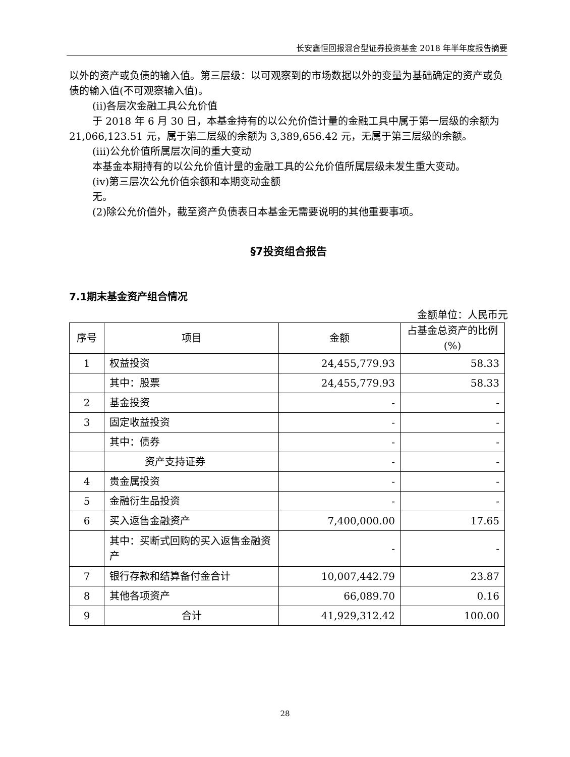长安鑫恒回报混合型证券投资基金 2018 年半年度报告摘要
以外的资产或负债的输入值。第三层级：以可观察到的市场数据以外的变量为基础确定的资产或负债的输入值(不可观察输入值)。
(ii)各层次金融工具公允价值
于 2018 年 6 月 30 日，本基金持有的以公允价值计量的金融工具中属于第一层级的余额为 21,066,123.51 元，属于第二层级的余额为 3,389,656.42 元，无属于第三层级的余额。
(iii)公允价值所属层次间的重大变动
本基金本期持有的以公允价值计量的金融工具的公允价值所属层级未发生重大变动。
(iv)第三层次公允价值余额和本期变动金额
无。
(2)除公允价值外，截至资产负债表日本基金无需要说明的其他重要事项。
§7投资组合报告
7.1期末基金资产组合情况
金额单位：人民币元
| 序号 | 项目 | 金额 | 占基金总资产的比例(%) |
| --- | --- | --- | --- |
| 1 | 权益投资 | 24,455,779.93 | 58.33 |
| | 其中：股票 | 24,455,779.93 | 58.33 |
| 2 | 基金投资 | - | - |
| 3 | 固定收益投资 | - | - |
| | 其中：债券 | - | - |
| | 资产支持证券 | - | - |
| 4 | 贵金属投资 | - | - |
| 5 | 金融衍生品投资 | - | - |
| 6 | 买入返售金融资产 | 7,400,000.00 | 17.65 |
| | 其中：买断式回购的买入返售金融资产 | - | - |
| 7 | 银行存款和结算备付金合计 | 10,007,442.79 | 23.87 |
| 8 | 其他各项资产 | 66,089.70 | 0.16 |
| 9 | 合计 | 41,929,312.42 | 100.00 |
28